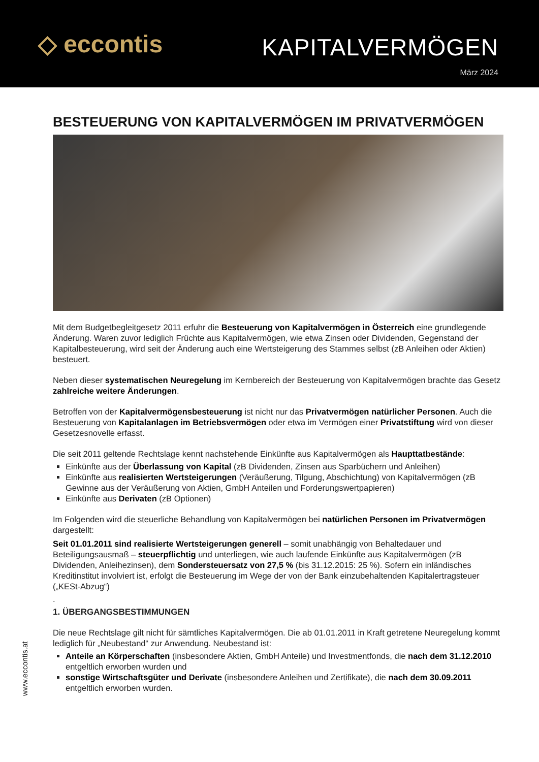◇ eccontis
KAPITALVERMÖGEN
März 2024
BESTEUERUNG VON KAPITALVERMÖGEN IM PRIVATVERMÖGEN
Mit dem Budgetbegleitgesetz 2011 erfuhr die Besteuerung von Kapitalvermögen in Österreich eine grundlegende Änderung. Waren zuvor lediglich Früchte aus Kapitalvermögen, wie etwa Zinsen oder Dividenden, Gegenstand der Kapitalbesteuerung, wird seit der Änderung auch eine Wertsteigerung des Stammes selbst (zB Anleihen oder Aktien) besteuert.
Neben dieser systematischen Neuregelung im Kernbereich der Besteuerung von Kapitalvermögen brachte das Gesetz zahlreiche weitere Änderungen.
Betroffen von der Kapitalvermögensbesteuerung ist nicht nur das Privatvermögen natürlicher Personen. Auch die Besteuerung von Kapitalanlagen im Betriebsvermögen oder etwa im Vermögen einer Privatstiftung wird von dieser Gesetzesnovelle erfasst.
Die seit 2011 geltende Rechtslage kennt nachstehende Einkünfte aus Kapitalvermögen als Haupttatbestände:
Einkünfte aus der Überlassung von Kapital (zB Dividenden, Zinsen aus Sparbüchern und Anleihen)
Einkünfte aus realisierten Wertsteigerungen (Veräußerung, Tilgung, Abschichtung) von Kapitalvermögen (zB Gewinne aus der Veräußerung von Aktien, GmbH Anteilen und Forderungswertpapieren)
Einkünfte aus Derivaten (zB Optionen)
Im Folgenden wird die steuerliche Behandlung von Kapitalvermögen bei natürlichen Personen im Privatvermögen dargestellt:
Seit 01.01.2011 sind realisierte Wertsteigerungen generell – somit unabhängig von Behaltedauer und Beteiligungsausmaß – steuerpflichtig und unterliegen, wie auch laufende Einkünfte aus Kapitalvermögen (zB Dividenden, Anleihezinsen), dem Sondersteuersatz von 27,5 % (bis 31.12.2015: 25 %). Sofern ein inländisches Kreditinstitut involviert ist, erfolgt die Besteuerung im Wege der von der Bank einzubehaltenden Kapitalertragsteuer („KESt-Abzug“)
.
1. ÜBERGANGSBESTIMMUNGEN
Die neue Rechtslage gilt nicht für sämtliches Kapitalvermögen. Die ab 01.01.2011 in Kraft getretene Neuregelung kommt lediglich für „Neubestand“ zur Anwendung. Neubestand ist:
Anteile an Körperschaften (insbesondere Aktien, GmbH Anteile) und Investmentfonds, die nach dem 31.12.2010 entgeltlich erworben wurden und
sonstige Wirtschaftsgüter und Derivate (insbesondere Anleihen und Zertifikate), die nach dem 30.09.2011 entgeltlich erworben wurden.
www.eccontis.at